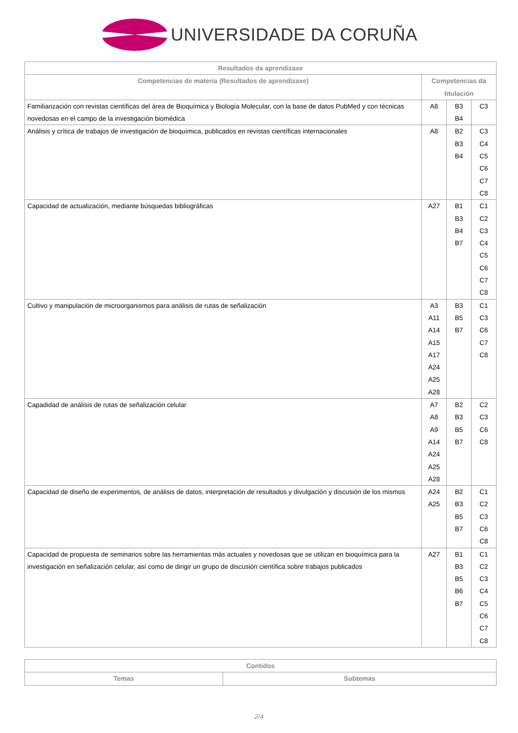UNIVERSIDADE DA CORUÑA
| Resultados da aprendizaxe | | | |
| --- | --- | --- | --- |
| Competencias de materia (Resultados de aprendizaxe) | Competencias da titulación | | |
| Familiarización con revistas científicas del área de Bioquímica y Biología Molecular, con la base de datos PubMed y con técnicas novedosas en el campo de la investigación biomédica | A8 | B3 B4 | C3 |
| Análisis y crítica de trabajos de investigación de bioquímica, publicados en revistas científicas internacionales | A8 | B2 B3 B4 | C3 C4 C5 C6 C7 C8 |
| Capacidad de actualización, mediante búsquedas bibliográficas | A27 | B1 B3 B4 B7 | C1 C2 C3 C4 C5 C6 C7 C8 |
| Cultivo y manipulación de microorganismos para análisis de rutas de señalización | A3 A11 A14 A15 A17 A24 A25 A28 | B3 B5 B7 | C1 C3 C6 C7 C8 |
| Capadidad de análisis de rutas de señalización celular | A7 A8 A9 A14 A24 A25 A28 | B2 B3 B5 B7 | C2 C3 C6 C8 |
| Capacidad de diseño de experimentos, de análisis de datos, interpretación de resultados y divulgación y discusión de los mismos | A24 A25 | B2 B3 B5 B7 | C1 C2 C3 C6 C8 |
| Capacidad de propuesta de seminarios sobre las herramientas más actuales y novedosas que se utilizan en bioquímica para la investigación en señalización celular, así como de dirigir un grupo de discusión científica sobre trabajos publicados | A27 | B1 B3 B5 B6 B7 | C1 C2 C3 C4 C5 C6 C7 C8 |
| Contidos | |
| --- | --- |
| Temas | Subtemas |
2/4